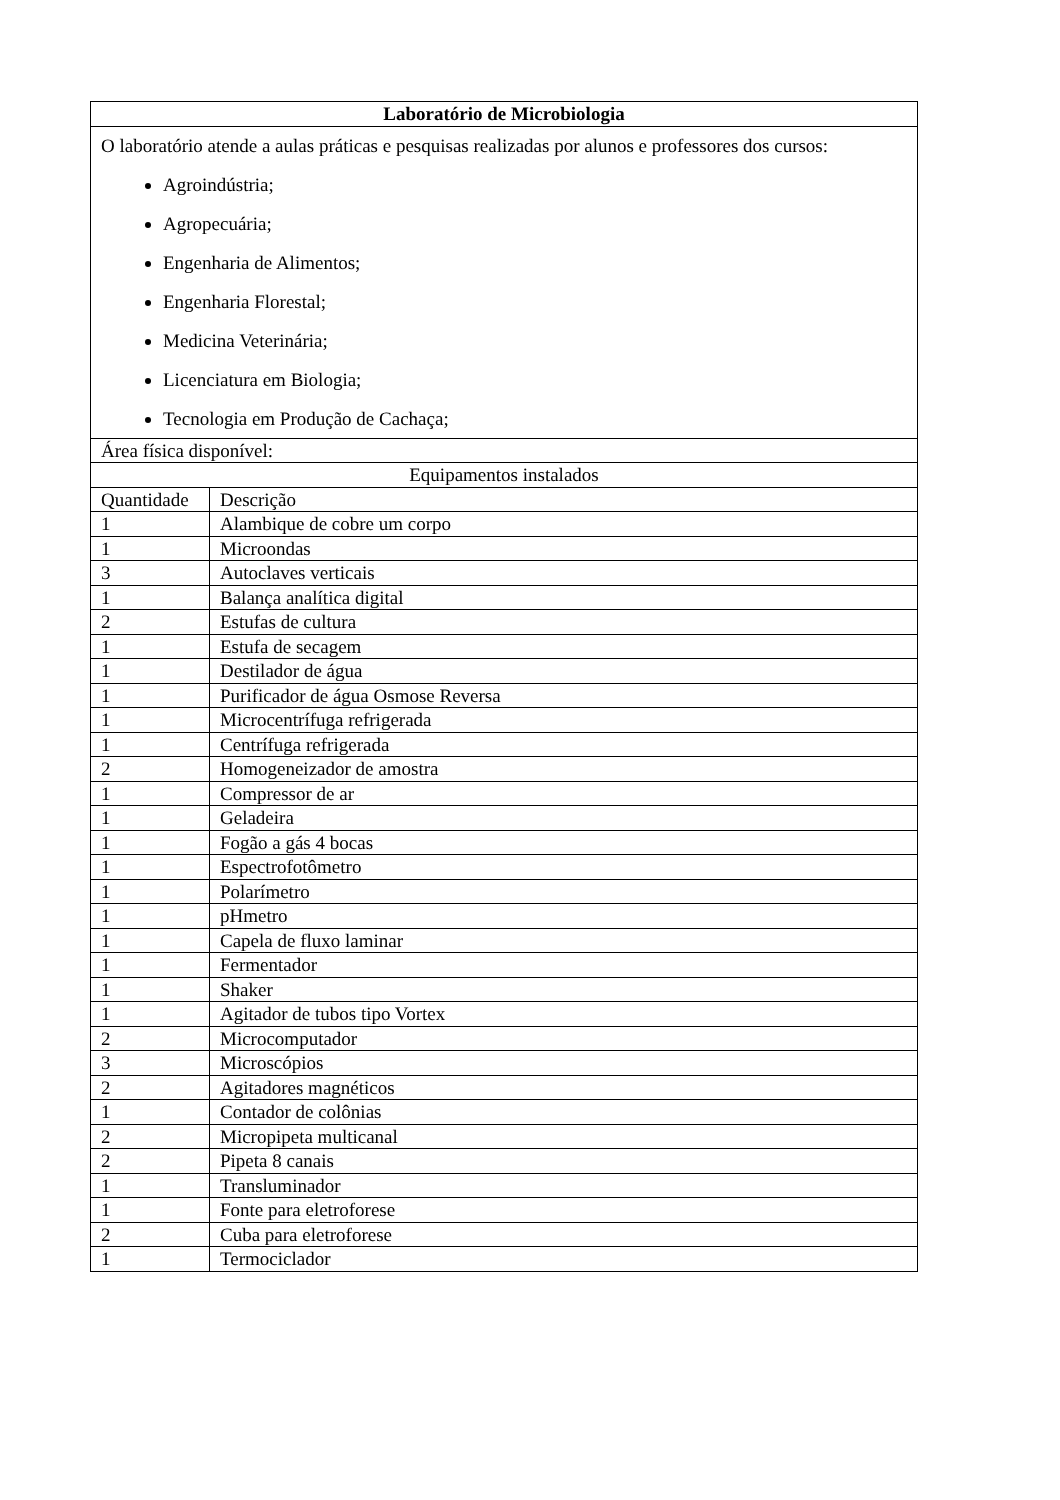| Laboratório de Microbiologia | |
| --- | --- |
| O laboratório atende a aulas práticas e pesquisas realizadas por alunos e professores dos cursos: Agroindústria; Agropecuária; Engenharia de Alimentos; Engenharia Florestal; Medicina Veterinária; Licenciatura em Biologia; Tecnologia em Produção de Cachaça; | |
| Área física disponível: | |
| Equipamentos instalados | |
| Quantidade | Descrição |
| 1 | Alambique de cobre um corpo |
| 1 | Microondas |
| 3 | Autoclaves verticais |
| 1 | Balança analítica digital |
| 2 | Estufas de cultura |
| 1 | Estufa de secagem |
| 1 | Destilador de água |
| 1 | Purificador de água Osmose Reversa |
| 1 | Microcentrífuga refrigerada |
| 1 | Centrífuga refrigerada |
| 2 | Homogeneizador de amostra |
| 1 | Compressor de ar |
| 1 | Geladeira |
| 1 | Fogão a gás 4 bocas |
| 1 | Espectrofotômetro |
| 1 | Polarímetro |
| 1 | pHmetro |
| 1 | Capela de fluxo laminar |
| 1 | Fermentador |
| 1 | Shaker |
| 1 | Agitador de tubos tipo Vortex |
| 2 | Microcomputador |
| 3 | Microscópios |
| 2 | Agitadores magnéticos |
| 1 | Contador de colônias |
| 2 | Micropipeta multicanal |
| 2 | Pipeta 8 canais |
| 1 | Transluminador |
| 1 | Fonte para eletroforese |
| 2 | Cuba para eletroforese |
| 1 | Termociclador |